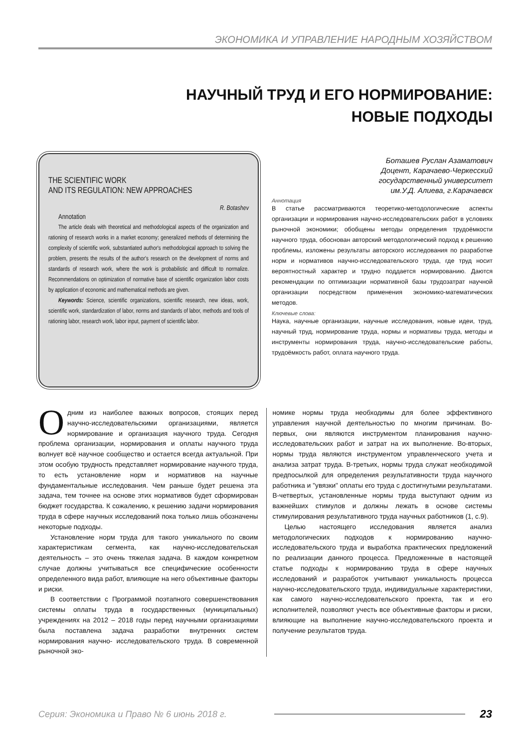ЭКОНОМИКА И УПРАВЛЕНИЕ НАРОДНЫМ ХОЗЯЙСТВОМ
НАУЧНЫЙ ТРУД И ЕГО НОРМИРОВАНИЕ: НОВЫЕ ПОДХОДЫ
THE SCIENTIFIC WORK
AND ITS REGULATION: NEW APPROACHES
R. Botashev
Annotation
The article deals with theoretical and methodological aspects of the organization and rationing of research works in a market economy; generalized methods of determining the complexity of scientific work, substantiated author's methodological approach to solving the problem, presents the results of the author's research on the development of norms and standards of research work, where the work is probabilistic and difficult to normalize. Recommendations on optimization of normative base of scientific organization labor costs by application of economic and mathematical methods are given.
Keywords: Science, scientific organizations, scientific research, new ideas, work, scientific work, standardization of labor, norms and standards of labor, methods and tools of rationing labor, research work, labor input, payment of scientific labor.
Боташев Руслан Азаматович
Доцент, Карачаево-Черкесский
государственный университет
им.У.Д. Алиева, г.Карачаевск
Аннотация
В статье рассматриваются теоретико-методологические аспекты организации и нормирования научно-исследовательских работ в условиях рыночной экономики; обобщены методы определения трудоёмкости научного труда, обоснован авторский методологический подход к решению проблемы, изложены результаты авторского исследования по разработке норм и нормативов научно-исследовательского труда, где труд носит вероятностный характер и трудно поддается нормированию. Даются рекомендации по оптимизации нормативной базы трудозатрат научной организации посредством применения экономико-математических методов.
Ключевые слова:
Наука, научные организации, научные исследования, новые идеи, труд, научный труд, нормирование труда, нормы и нормативы труда, методы и инструменты нормирования труда, научно-исследовательские работы, трудоёмкость работ, оплата научного труда.
Одним из наиболее важных вопросов, стоящих перед научно-исследовательскими организациями, является нормирование и организация научного труда. Сегодня проблема организации, нормирования и оплаты научного труда волнует всё научное сообщество и остается всегда актуальной. При этом особую трудность представляет нормирование научного труда, то есть установление норм и нормативов на научные фундаментальные исследования. Чем раньше будет решена эта задача, тем точнее на основе этих нормативов будет сформирован бюджет государства. К сожалению, к решению задачи нормирования труда в сфере научных исследований пока только лишь обозначены некоторые подходы.
Установление норм труда для такого уникального по своим характеристикам сегмента, как научно-исследовательская деятельность – это очень тяжелая задача. В каждом конкретном случае должны учитываться все специфические особенности определенного вида работ, влияющие на него объективные факторы и риски.
В соответствии с Программой поэтапного совершенствования системы оплаты труда в государственных (муниципальных) учреждениях на 2012 – 2018 годы перед научными организациями была поставлена задача разработки внутренних систем нормирования научно- исследовательского труда. В современной рыночной эко-
номике нормы труда необходимы для более эффективного управления научной деятельностью по многим причинам. Во-первых, они являются инструментом планирования научно-исследовательских работ и затрат на их выполнение. Во-вторых, нормы труда являются инструментом управленческого учета и анализа затрат труда. В-третьих, нормы труда служат необходимой предпосылкой для определения результативности труда научного работника и "увязки" оплаты его труда с достигнутыми результатами. В-четвертых, установленные нормы труда выступают одним из важнейших стимулов и должны лежать в основе системы стимулирования результативного труда научных работников (1, с.9).
Целью настоящего исследования является анализ методологических подходов к нормированию научно-исследовательского труда и выработка практических предложений по реализации данного процесса. Предложенные в настоящей статье подходы к нормированию труда в сфере научных исследований и разработок учитывают уникальность процесса научно-исследовательского труда, индивидуальные характеристики, как самого научно-исследовательского проекта, так и его исполнителей, позволяют учесть все объективные факторы и риски, влияющие на выполнение научно-исследовательского проекта и получение результатов труда.
Серия: Экономика и Право № 6 июнь 2018 г. 23